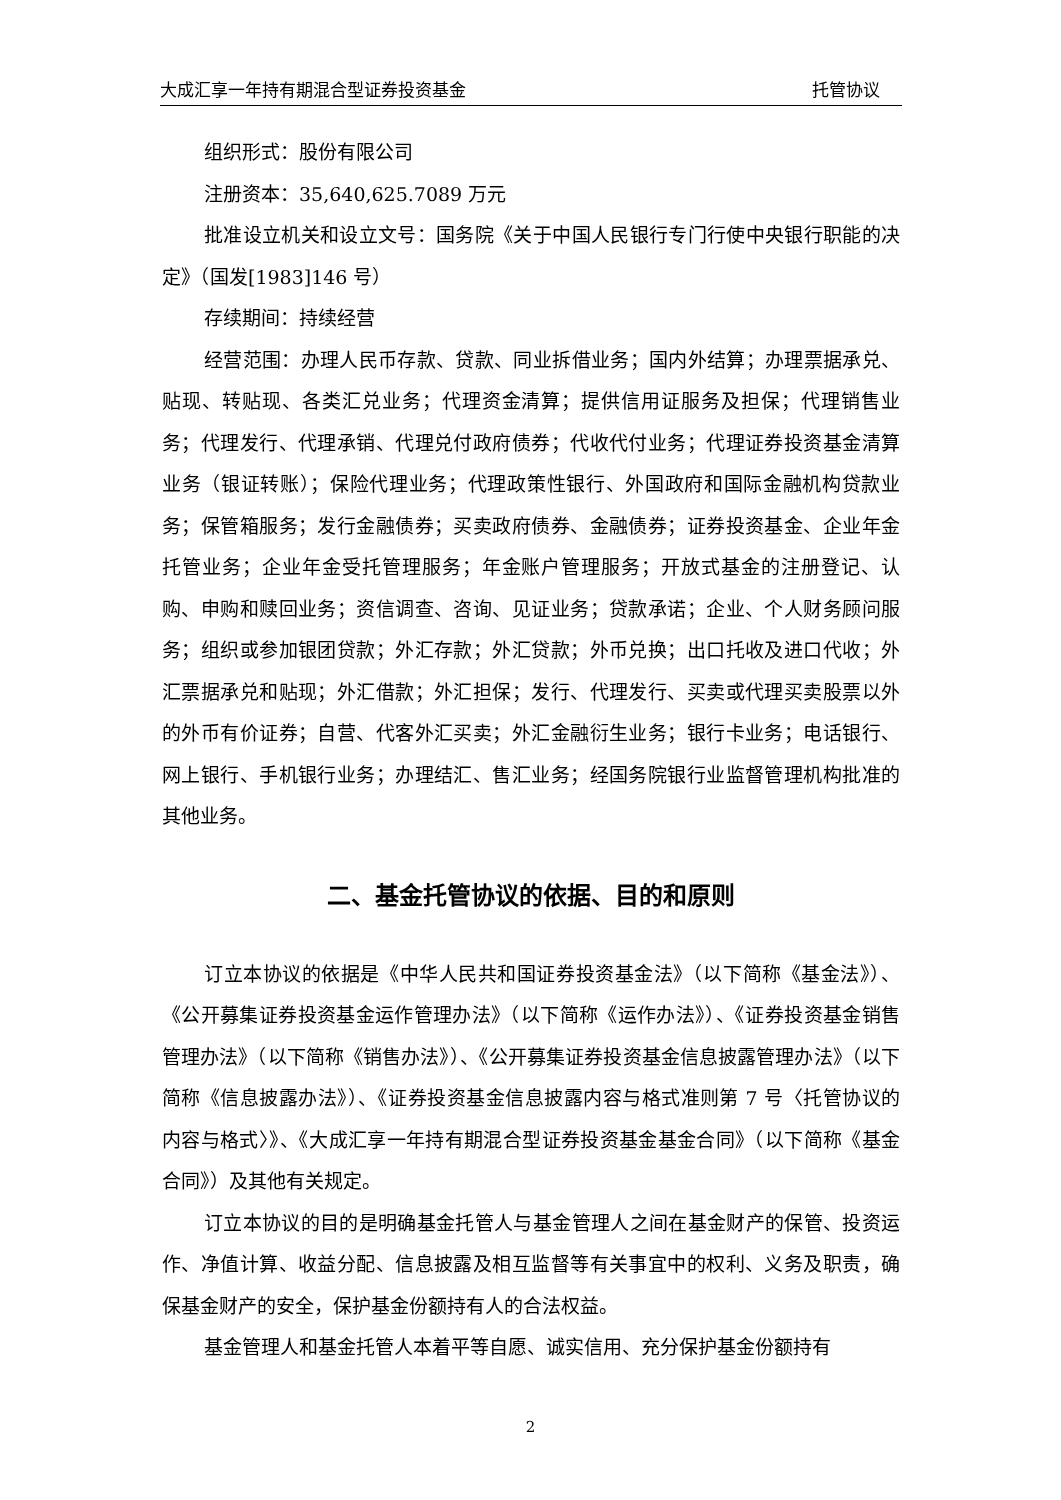大成汇享一年持有期混合型证券投资基金 托管协议
组织形式：股份有限公司
注册资本：35,640,625.7089 万元
批准设立机关和设立文号：国务院《关于中国人民银行专门行使中央银行职能的决定》（国发[1983]146 号）
存续期间：持续经营
经营范围：办理人民币存款、贷款、同业拆借业务；国内外结算；办理票据承兑、贴现、转贴现、各类汇兑业务；代理资金清算；提供信用证服务及担保；代理销售业务；代理发行、代理承销、代理兑付政府债券；代收代付业务；代理证券投资基金清算业务（银证转账）；保险代理业务；代理政策性银行、外国政府和国际金融机构贷款业务；保管箱服务；发行金融债券；买卖政府债券、金融债券；证券投资基金、企业年金托管业务；企业年金受托管理服务；年金账户管理服务；开放式基金的注册登记、认购、申购和赎回业务；资信调查、咨询、见证业务；贷款承诺；企业、个人财务顾问服务；组织或参加银团贷款；外汇存款；外汇贷款；外币兑换；出口托收及进口代收；外汇票据承兑和贴现；外汇借款；外汇担保；发行、代理发行、买卖或代理买卖股票以外的外币有价证券；自营、代客外汇买卖；外汇金融衍生业务；银行卡业务；电话银行、网上银行、手机银行业务；办理结汇、售汇业务；经国务院银行业监督管理机构批准的其他业务。
二、基金托管协议的依据、目的和原则
订立本协议的依据是《中华人民共和国证券投资基金法》（以下简称《基金法》）、《公开募集证券投资基金运作管理办法》（以下简称《运作办法》）、《证券投资基金销售管理办法》（以下简称《销售办法》）、《公开募集证券投资基金信息披露管理办法》（以下简称《信息披露办法》）、《证券投资基金信息披露内容与格式准则第 7 号〈托管协议的内容与格式〉》、《大成汇享一年持有期混合型证券投资基金基金合同》（以下简称《基金合同》）及其他有关规定。
订立本协议的目的是明确基金托管人与基金管理人之间在基金财产的保管、投资运作、净值计算、收益分配、信息披露及相互监督等有关事宜中的权利、义务及职责，确保基金财产的安全，保护基金份额持有人的合法权益。
基金管理人和基金托管人本着平等自愿、诚实信用、充分保护基金份额持有
2